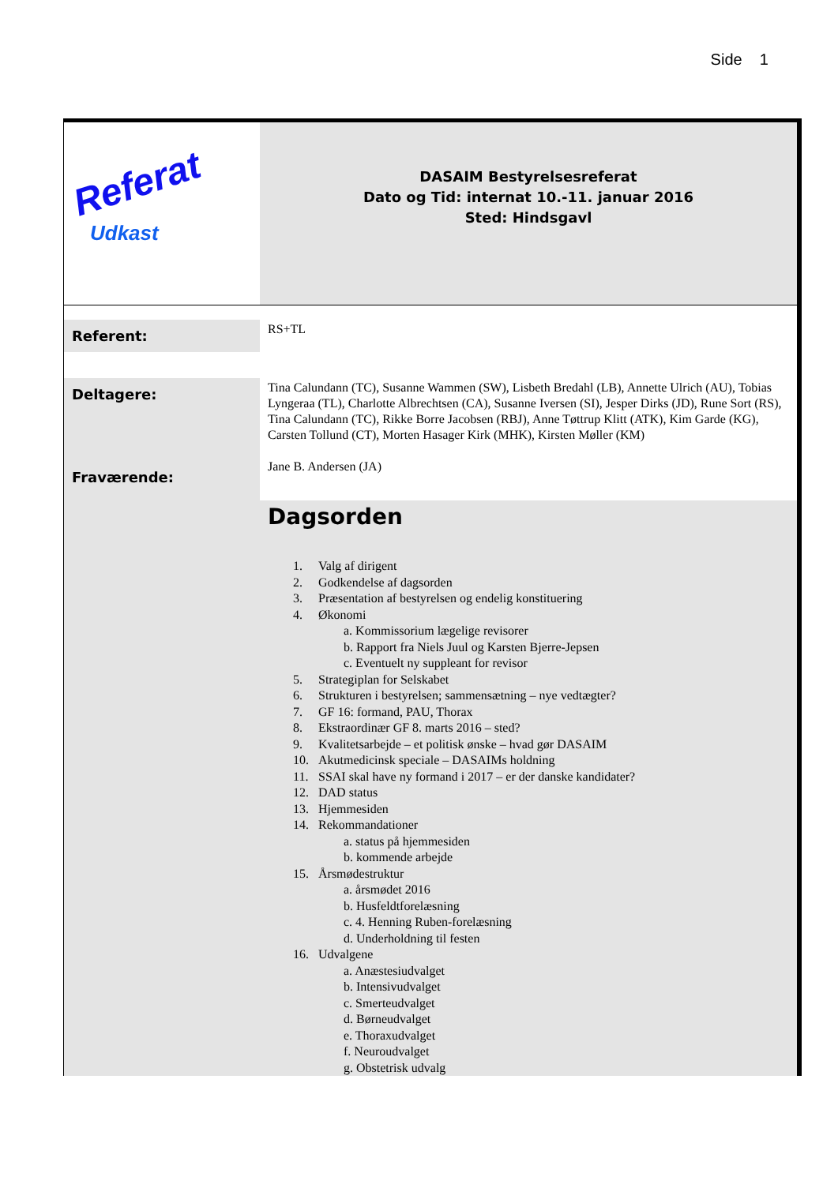Side 1
| Referat Udkast | DASAIM Bestyrelsesreferat Dato og Tid: internat 10.-11. januar 2016 Sted: Hindsgavl |
| Referent: | RS+TL |
| Deltagere: Fraværende: | Tina Calundann (TC), Susanne Wammen (SW), Lisbeth Bredahl (LB), Annette Ulrich (AU), Tobias Lyngeraa (TL), Charlotte Albrechtsen (CA), Susanne Iversen (SI), Jesper Dirks (JD), Rune Sort (RS), Tina Calundann (TC), Rikke Borre Jacobsen (RBJ), Anne Tøttrup Klitt (ATK), Kim Garde (KG), Carsten Tollund (CT), Morten Hasager Kirk (MHK), Kirsten Møller (KM) Jane B. Andersen (JA) |
| | Dagsorden 1. Valg af dirigent 2. Godkendelse af dagsorden 3. Præsentation af bestyrelsen og endelig konstituering 4. Økonomi a. Kommissorium lægelige revisorer b. Rapport fra Niels Juul og Karsten Bjerre-Jepsen c. Eventuelt ny suppleant for revisor 5. Strategiplan for Selskabet 6. Strukturen i bestyrelsen; sammensætning – nye vedtægter? 7. GF 16: formand, PAU, Thorax 8. Ekstraordinær GF 8. marts 2016 – sted? 9. Kvalitetsarbejde – et politisk ønske – hvad gør DASAIM 10. Akutmedicinsk speciale – DASAIMs holdning 11. SSAI skal have ny formand i 2017 – er der danske kandidater? 12. DAD status 13. Hjemmesiden 14. Rekommandationer a. status på hjemmesiden b. kommende arbejde 15. Årsmødestruktur a. årsmødet 2016 b. Husfeldtforelæsning c. 4. Henning Ruben-forelæsning d. Underholdning til festen 16. Udvalgene a. Anæstesiudvalget b. Intensivudvalget c. Smerteudvalget d. Børneudvalget e. Thoraxudvalget f. Neuroudvalget g. Obstetrisk udvalg |